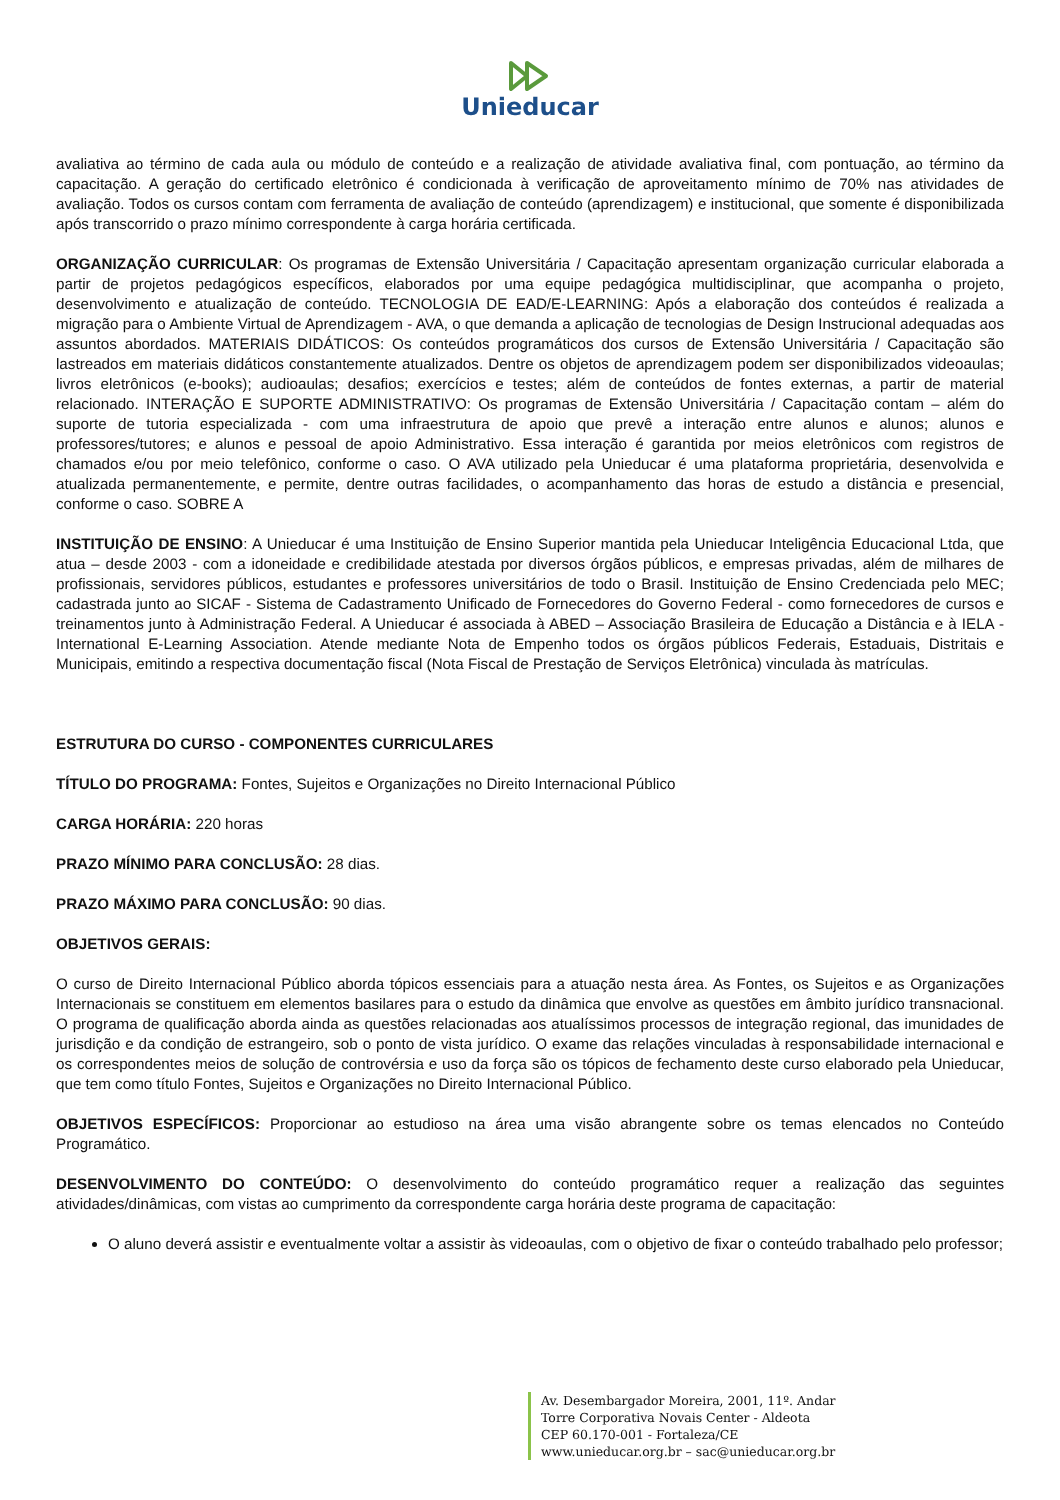Unieducar
avaliativa ao término de cada aula ou módulo de conteúdo e a realização de atividade avaliativa final, com pontuação, ao término da capacitação. A geração do certificado eletrônico é condicionada à verificação de aproveitamento mínimo de 70% nas atividades de avaliação. Todos os cursos contam com ferramenta de avaliação de conteúdo (aprendizagem) e institucional, que somente é disponibilizada após transcorrido o prazo mínimo correspondente à carga horária certificada.
ORGANIZAÇÃO CURRICULAR: Os programas de Extensão Universitária / Capacitação apresentam organização curricular elaborada a partir de projetos pedagógicos específicos, elaborados por uma equipe pedagógica multidisciplinar, que acompanha o projeto, desenvolvimento e atualização de conteúdo. TECNOLOGIA DE EAD/E-LEARNING: Após a elaboração dos conteúdos é realizada a migração para o Ambiente Virtual de Aprendizagem - AVA, o que demanda a aplicação de tecnologias de Design Instrucional adequadas aos assuntos abordados. MATERIAIS DIDÁTICOS: Os conteúdos programáticos dos cursos de Extensão Universitária / Capacitação são lastreados em materiais didáticos constantemente atualizados. Dentre os objetos de aprendizagem podem ser disponibilizados videoaulas; livros eletrônicos (e-books); audioaulas; desafios; exercícios e testes; além de conteúdos de fontes externas, a partir de material relacionado. INTERAÇÃO E SUPORTE ADMINISTRATIVO: Os programas de Extensão Universitária / Capacitação contam – além do suporte de tutoria especializada - com uma infraestrutura de apoio que prevê a interação entre alunos e alunos; alunos e professores/tutores; e alunos e pessoal de apoio Administrativo. Essa interação é garantida por meios eletrônicos com registros de chamados e/ou por meio telefônico, conforme o caso. O AVA utilizado pela Unieducar é uma plataforma proprietária, desenvolvida e atualizada permanentemente, e permite, dentre outras facilidades, o acompanhamento das horas de estudo a distância e presencial, conforme o caso. SOBRE A
INSTITUIÇÃO DE ENSINO: A Unieducar é uma Instituição de Ensino Superior mantida pela Unieducar Inteligência Educacional Ltda, que atua – desde 2003 - com a idoneidade e credibilidade atestada por diversos órgãos públicos, e empresas privadas, além de milhares de profissionais, servidores públicos, estudantes e professores universitários de todo o Brasil. Instituição de Ensino Credenciada pelo MEC; cadastrada junto ao SICAF - Sistema de Cadastramento Unificado de Fornecedores do Governo Federal - como fornecedores de cursos e treinamentos junto à Administração Federal. A Unieducar é associada à ABED – Associação Brasileira de Educação a Distância e à IELA - International E-Learning Association. Atende mediante Nota de Empenho todos os órgãos públicos Federais, Estaduais, Distritais e Municipais, emitindo a respectiva documentação fiscal (Nota Fiscal de Prestação de Serviços Eletrônica) vinculada às matrículas.
ESTRUTURA DO CURSO - COMPONENTES CURRICULARES
TÍTULO DO PROGRAMA: Fontes, Sujeitos e Organizações no Direito Internacional Público
CARGA HORÁRIA: 220 horas
PRAZO MÍNIMO PARA CONCLUSÃO: 28 dias.
PRAZO MÁXIMO PARA CONCLUSÃO: 90 dias.
OBJETIVOS GERAIS:
O curso de Direito Internacional Público aborda tópicos essenciais para a atuação nesta área. As Fontes, os Sujeitos e as Organizações Internacionais se constituem em elementos basilares para o estudo da dinâmica que envolve as questões em âmbito jurídico transnacional. O programa de qualificação aborda ainda as questões relacionadas aos atualíssimos processos de integração regional, das imunidades de jurisdição e da condição de estrangeiro, sob o ponto de vista jurídico. O exame das relações vinculadas à responsabilidade internacional e os correspondentes meios de solução de controvérsia e uso da força são os tópicos de fechamento deste curso elaborado pela Unieducar, que tem como título Fontes, Sujeitos e Organizações no Direito Internacional Público.
OBJETIVOS ESPECÍFICOS: Proporcionar ao estudioso na área uma visão abrangente sobre os temas elencados no Conteúdo Programático.
DESENVOLVIMENTO DO CONTEÚDO: O desenvolvimento do conteúdo programático requer a realização das seguintes atividades/dinâmicas, com vistas ao cumprimento da correspondente carga horária deste programa de capacitação:
O aluno deverá assistir e eventualmente voltar a assistir às videoaulas, com o objetivo de fixar o conteúdo trabalhado pelo professor;
Av. Desembargador Moreira, 2001, 11º. Andar
Torre Corporativa Novais Center - Aldeota
CEP 60.170-001 - Fortaleza/CE
www.unieducar.org.br – sac@unieducar.org.br